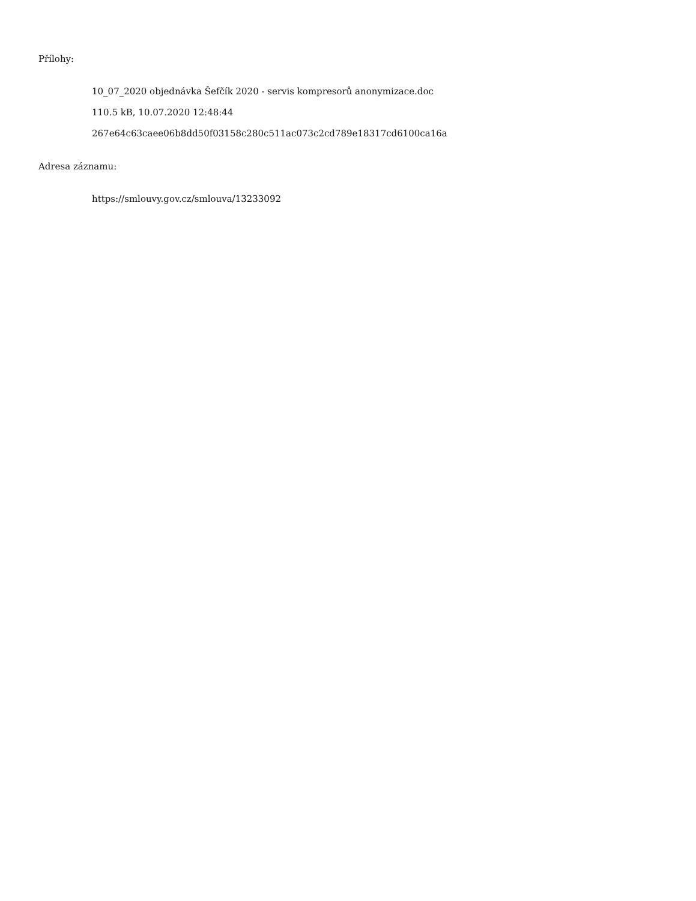Přílohy:
10_07_2020 objednávka Šefčík 2020 - servis kompresorů anonymizace.doc
110.5 kB, 10.07.2020 12:48:44
267e64c63caee06b8dd50f03158c280c511ac073c2cd789e18317cd6100ca16a
Adresa záznamu:
https://smlouvy.gov.cz/smlouva/13233092